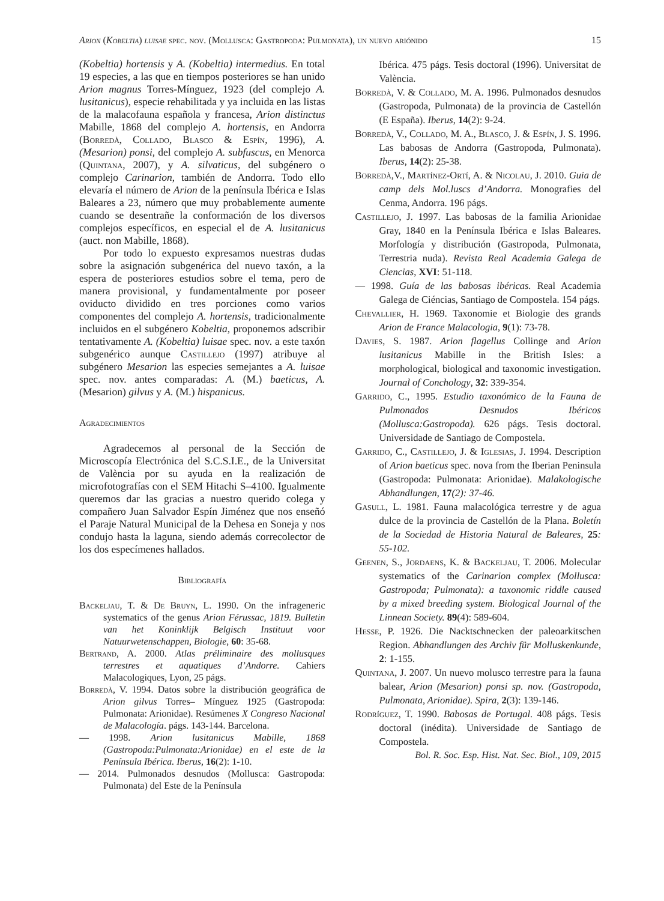Arion (Kobeltia) luisae spec. nov. (Mollusca: Gastropoda: Pulmonata), un nuevo ariónido 15
(Kobeltia) hortensis y A. (Kobeltia) intermedius. En total 19 especies, a las que en tiempos posteriores se han unido Arion magnus Torres-Mínguez, 1923 (del complejo A. lusitanicus), especie rehabilitada y ya incluida en las listas de la malacofauna española y francesa, Arion distinctus Mabille, 1868 del complejo A. hortensis, en Andorra (Borredà, Collado, Blasco & Espín, 1996), A. (Mesarion) ponsi, del complejo A. subfuscus, en Menorca (Quintana, 2007), y A. silvaticus, del subgénero o complejo Carinarion, también de Andorra. Todo ello elevaría el número de Arion de la península Ibérica e Islas Baleares a 23, número que muy probablemente aumente cuando se desentrañe la conformación de los diversos complejos específicos, en especial el de A. lusitanicus (auct. non Mabille, 1868).
Por todo lo expuesto expresamos nuestras dudas sobre la asignación subgenérica del nuevo taxón, a la espera de posteriores estudios sobre el tema, pero de manera provisional, y fundamentalmente por poseer oviducto dividido en tres porciones como varios componentes del complejo A. hortensis, tradicionalmente incluidos en el subgénero Kobeltia, proponemos adscribir tentativamente A. (Kobeltia) luisae spec. nov. a este taxón subgenérico aunque Castillejo (1997) atribuye al subgénero Mesarion las especies semejantes a A. luisae spec. nov. antes comparadas: A. (M.) baeticus, A. (Mesarion) gilvus y A. (M.) hispanicus.
Agradecimientos
Agradecemos al personal de la Sección de Microscopía Electrónica del S.C.S.I.E., de la Universitat de València por su ayuda en la realización de microfotografías con el SEM Hitachi S–4100. Igualmente queremos dar las gracias a nuestro querido colega y compañero Juan Salvador Espín Jiménez que nos enseñó el Paraje Natural Municipal de la Dehesa en Soneja y nos condujo hasta la laguna, siendo además correcolector de los dos especímenes hallados.
Bibliografía
Backeljau, T. & De Bruyn, L. 1990. On the infrageneric systematics of the genus Arion Férussac, 1819. Bulletin van het Koninklijk Belgisch Instituut voor Natuurwetenschappen, Biologie, 60: 35-68.
Bertrand, A. 2000. Atlas préliminaire des mollusques terrestres et aquatiques d’Andorre. Cahiers Malacologiques, Lyon, 25 págs.
Borredà, V. 1994. Datos sobre la distribución geográfica de Arion gilvus Torres– Mínguez 1925 (Gastropoda: Pulmonata: Arionidae). Resúmenes X Congreso Nacional de Malacología. págs. 143-144. Barcelona.
— 1998. Arion lusitanicus Mabille, 1868 (Gastropoda:Pulmonata:Arionidae) en el este de la Península Ibérica. Iberus, 16(2): 1-10.
— 2014. Pulmonados desnudos (Mollusca: Gastropoda: Pulmonata) del Este de la Península
Ibérica. 475 págs. Tesis doctoral (1996). Universitat de València.
Borredà, V. & Collado, M. A. 1996. Pulmonados desnudos (Gastropoda, Pulmonata) de la provincia de Castellón (E España). Iberus, 14(2): 9-24.
Borredà, V., Collado, M. A., Blasco, J. & Espín, J. S. 1996. Las babosas de Andorra (Gastropoda, Pulmonata). Iberus, 14(2): 25-38.
Borredà,V., Martínez-Ortí, A. & Nicolau, J. 2010. Guia de camp dels Mol.luscs d’Andorra. Monografies del Cenma, Andorra. 196 págs.
Castillejo, J. 1997. Las babosas de la familia Arionidae Gray, 1840 en la Península Ibérica e Islas Baleares. Morfología y distribución (Gastropoda, Pulmonata, Terrestria nuda). Revista Real Academia Galega de Ciencias, XVI: 51-118.
— 1998. Guía de las babosas ibéricas. Real Academia Galega de Ciéncias, Santiago de Compostela. 154 págs.
Chevallier, H. 1969. Taxonomie et Biologie des grands Arion de France Malacologia, 9(1): 73-78.
Davies, S. 1987. Arion flagellus Collinge and Arion lusitanicus Mabille in the British Isles: a morphological, biological and taxonomic investigation. Journal of Conchology, 32: 339-354.
Garrido, C., 1995. Estudio taxonómico de la Fauna de Pulmonados Desnudos Ibéricos (Mollusca:Gastropoda). 626 págs. Tesis doctoral. Universidade de Santiago de Compostela.
Garrido, C., Castillejo, J. & Iglesias, J. 1994. Description of Arion baeticus spec. nova from the Iberian Peninsula (Gastropoda: Pulmonata: Arionidae). Malakologische Abhandlungen, 17(2): 37-46.
Gasull, L. 1981. Fauna malacológica terrestre y de agua dulce de la provincia de Castellón de la Plana. Boletín de la Sociedad de Historia Natural de Baleares, 25: 55-102.
Geenen, S., Jordaens, K. & Backeljau, T. 2006. Molecular systematics of the Carinarion complex (Mollusca: Gastropoda; Pulmonata): a taxonomic riddle caused by a mixed breeding system. Biological Journal of the Linnean Society. 89(4): 589-604.
Hesse, P. 1926. Die Nacktschnecken der paleoarkitschen Region. Abhandlungen des Archiv für Molluskenkunde, 2: 1-155.
Quintana, J. 2007. Un nuevo molusco terrestre para la fauna balear, Arion (Mesarion) ponsi sp. nov. (Gastropoda, Pulmonata, Arionidae). Spira, 2(3): 139-146.
Rodríguez, T. 1990. Babosas de Portugal. 408 págs. Tesis doctoral (inédita). Universidade de Santiago de Compostela.
Bol. R. Soc. Esp. Hist. Nat. Sec. Biol., 109, 2015